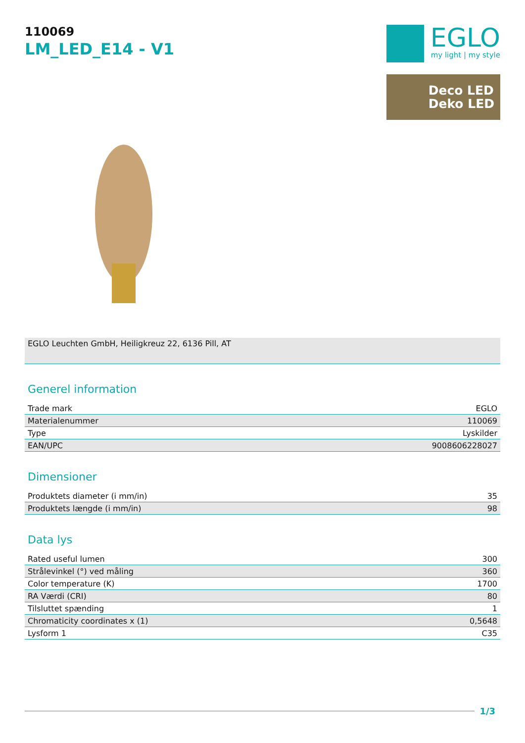110069
LM_LED_E14 - V1
EGLO
my light | my style
Deco LED
Deko LED
EGLO Leuchten GmbH, Heiligkreuz 22, 6136 Pill, AT
Generel information
| Trade mark | EGLO |
| Materialenummer | 110069 |
| Type | Lyskilder |
| EAN/UPC | 9008606228027 |
Dimensioner
| Produktets diameter (i mm/in) | 35 |
| Produktets længde (i mm/in) | 98 |
Data lys
| Rated useful lumen | 300 |
| Strålevinkel (°) ved måling | 360 |
| Color temperature (K) | 1700 |
| RA Værdi (CRI) | 80 |
| Tilsluttet spænding | 1 |
| Chromaticity coordinates x (1) | 0,5648 |
| Lysform 1 | C35 |
1/3